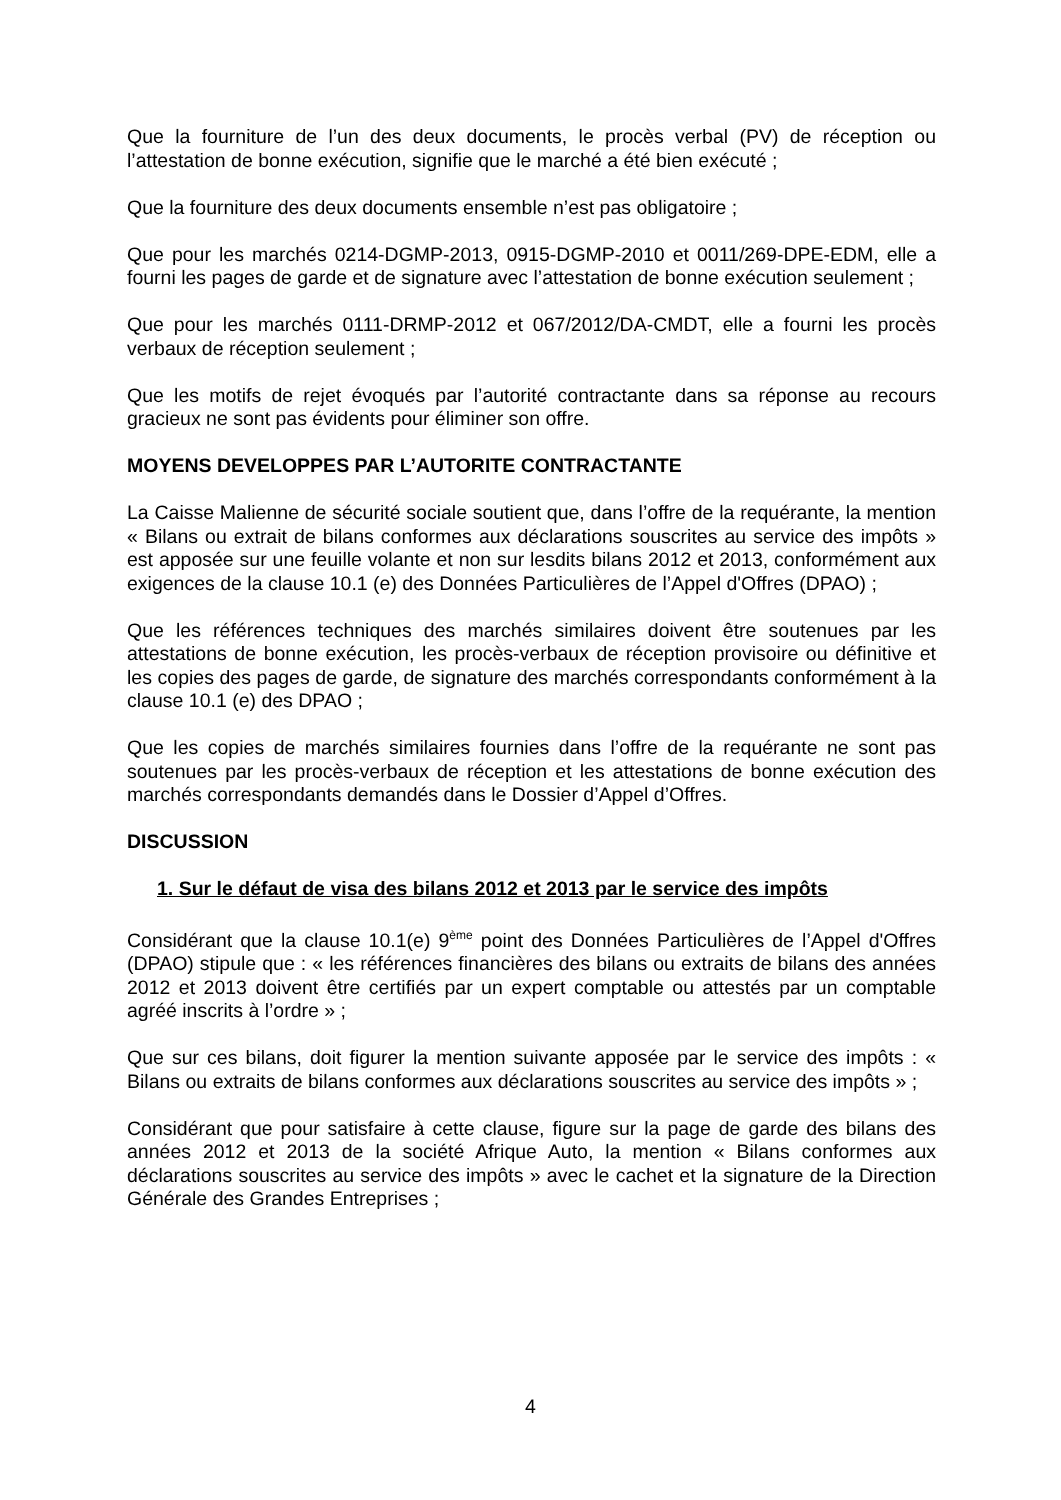Que la fourniture de l’un des deux documents, le procès verbal (PV) de réception ou l’attestation de bonne exécution, signifie que le marché a été bien exécuté ;
Que la fourniture des deux documents ensemble n’est pas obligatoire ;
Que pour les marchés 0214-DGMP-2013, 0915-DGMP-2010 et 0011/269-DPE-EDM, elle a fourni les pages de garde et de signature avec l’attestation de bonne exécution seulement ;
Que pour les marchés 0111-DRMP-2012 et 067/2012/DA-CMDT, elle a fourni les procès verbaux de réception seulement ;
Que les motifs de rejet évoqués par l’autorité contractante dans sa réponse au recours gracieux ne sont pas évidents pour éliminer son offre.
MOYENS DEVELOPPES PAR L’AUTORITE CONTRACTANTE
La Caisse Malienne de sécurité sociale soutient que, dans l’offre de la requérante, la mention « Bilans ou extrait de bilans conformes aux déclarations souscrites au service des impôts » est apposée sur une feuille volante et non sur lesdits bilans 2012 et 2013, conformément aux exigences de la clause 10.1 (e) des Données Particulières de l’Appel d'Offres (DPAO) ;
Que les références techniques des marchés similaires doivent être soutenues par les attestations de bonne exécution, les procès-verbaux de réception provisoire ou définitive et les copies des pages de garde, de signature des marchés correspondants conformément à la clause 10.1 (e) des DPAO ;
Que les copies de marchés similaires fournies dans l’offre de la requérante ne sont pas soutenues par les procès-verbaux de réception et les attestations de bonne exécution des marchés correspondants demandés dans le Dossier d’Appel d’Offres.
DISCUSSION
1. Sur le défaut de visa des bilans 2012 et 2013 par le service des impôts
Considérant que la clause 10.1(e) 9<sup>ème</sup> point des Données Particulières de l’Appel d'Offres (DPAO) stipule que : « les références financières des bilans ou extraits de bilans des années 2012 et 2013 doivent être certifiés par un expert comptable ou attestés par un comptable agréé inscrits à l’ordre » ;
Que sur ces bilans, doit figurer la mention suivante apposée par le service des impôts : « Bilans ou extraits de bilans conformes aux déclarations souscrites au service des impôts » ;
Considérant que pour satisfaire à cette clause, figure sur la page de garde des bilans des années 2012 et 2013 de la société Afrique Auto, la mention « Bilans conformes aux déclarations souscrites au service des impôts » avec le cachet et la signature de la Direction Générale des Grandes Entreprises ;
4